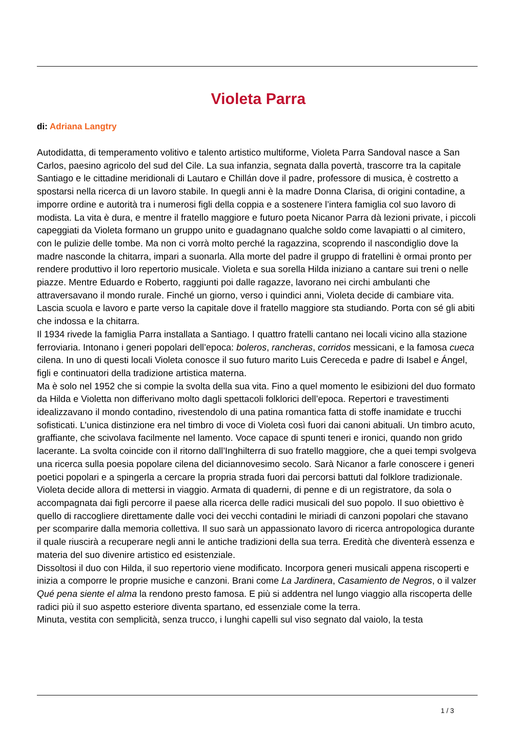Violeta Parra
di: Adriana Langtry
Autodidatta, di temperamento volitivo e talento artistico multiforme, Violeta Parra Sandoval nasce a San Carlos, paesino agricolo del sud del Cile. La sua infanzia, segnata dalla povertà, trascorre tra la capitale Santiago e le cittadine meridionali di Lautaro e Chillán dove il padre, professore di musica, è costretto a spostarsi nella ricerca di un lavoro stabile. In quegli anni è la madre Donna Clarisa, di origini contadine, a imporre ordine e autorità tra i numerosi figli della coppia e a sostenere l’intera famiglia col suo lavoro di modista. La vita è dura, e mentre il fratello maggiore e futuro poeta Nicanor Parra dà lezioni private, i piccoli capeggiati da Violeta formano un gruppo unito e guadagnano qualche soldo come lavapiatti o al cimitero, con le pulizie delle tombe. Ma non ci vorrà molto perché la ragazzina, scoprendo il nascondiglio dove la madre nasconde la chitarra, impari a suonarla. Alla morte del padre il gruppo di fratellini è ormai pronto per rendere produttivo il loro repertorio musicale. Violeta e sua sorella Hilda iniziano a cantare sui treni o nelle piazze. Mentre Eduardo e Roberto, raggiunti poi dalle ragazze, lavorano nei circhi ambulanti che attraversavano il mondo rurale. Finché un giorno, verso i quindici anni, Violeta decide di cambiare vita. Lascia scuola e lavoro e parte verso la capitale dove il fratello maggiore sta studiando. Porta con sé gli abiti che indossa e la chitarra.
Il 1934 rivede la famiglia Parra installata a Santiago. I quattro fratelli cantano nei locali vicino alla stazione ferroviaria. Intonano i generi popolari dell’epoca: boleros, rancheras, corridos messicani, e la famosa cueca cilena. In uno di questi locali Violeta conosce il suo futuro marito Luis Cereceda e padre di Isabel e Ángel, figli e continuatori della tradizione artistica materna.
Ma è solo nel 1952 che si compie la svolta della sua vita. Fino a quel momento le esibizioni del duo formato da Hilda e Violetta non differivano molto dagli spettacoli folklorici dell’epoca. Repertori e travestimenti idealizzavano il mondo contadino, rivestendolo di una patina romantica fatta di stoffe inamidate e trucchi sofisticati. L’unica distinzione era nel timbro di voce di Violeta così fuori dai canoni abituali. Un timbro acuto, graffiante, che scivolava facilmente nel lamento. Voce capace di spunti teneri e ironici, quando non grido lacerante. La svolta coincide con il ritorno dall’Inghilterra di suo fratello maggiore, che a quei tempi svolgeva una ricerca sulla poesia popolare cilena del diciannovesimo secolo. Sarà Nicanor a farle conoscere i generi poetici popolari e a spingerla a cercare la propria strada fuori dai percorsi battuti dal folklore tradizionale.
Violeta decide allora di mettersi in viaggio. Armata di quaderni, di penne e di un registratore, da sola o accompagnata dai figli percorre il paese alla ricerca delle radici musicali del suo popolo. Il suo obiettivo è quello di raccogliere direttamente dalle voci dei vecchi contadini le miriadi di canzoni popolari che stavano per scomparire dalla memoria collettiva. Il suo sarà un appassionato lavoro di ricerca antropologica durante il quale riuscirà a recuperare negli anni le antiche tradizioni della sua terra. Eredità che diventerà essenza e materia del suo divenire artistico ed esistenziale.
Dissoltosi il duo con Hilda, il suo repertorio viene modificato. Incorpora generi musicali appena riscoperti e inizia a comporre le proprie musiche e canzoni. Brani come La Jardinera, Casamiento de Negros, o il valzer Qué pena siente el alma la rendono presto famosa. E più si addentra nel lungo viaggio alla riscoperta delle radici più il suo aspetto esteriore diventa spartano, ed essenziale come la terra.
Minuta, vestita con semplicità, senza trucco, i lunghi capelli sul viso segnato dal vaiolo, la testa
1 / 3